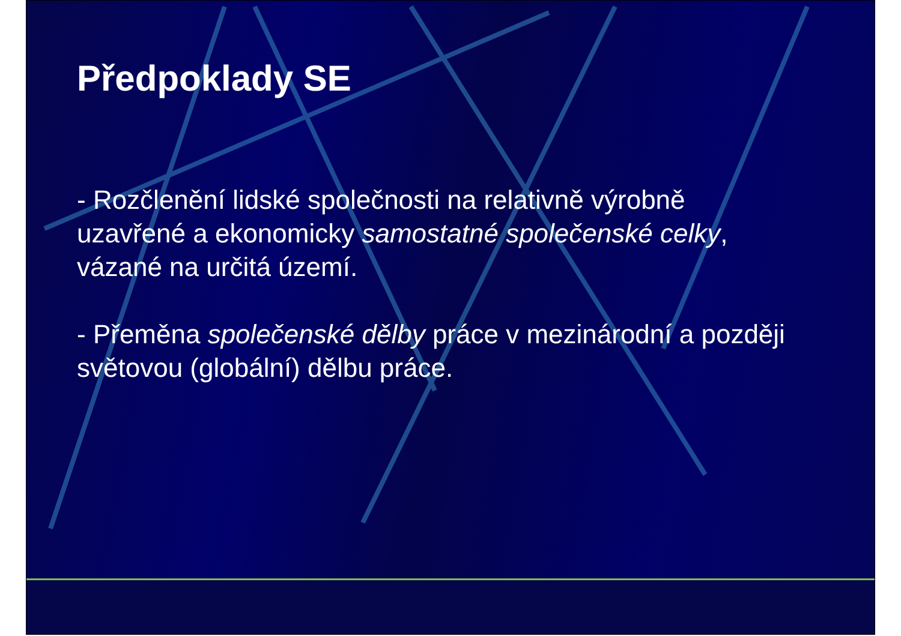Předpoklady SE
- Rozčlenění lidské společnosti na relativně výrobně uzavřené a ekonomicky samostatné společenské celky, vázané na určitá území.
- Přeměna společenské dělby práce v mezinárodní a později světovou (globální) dělbu práce.